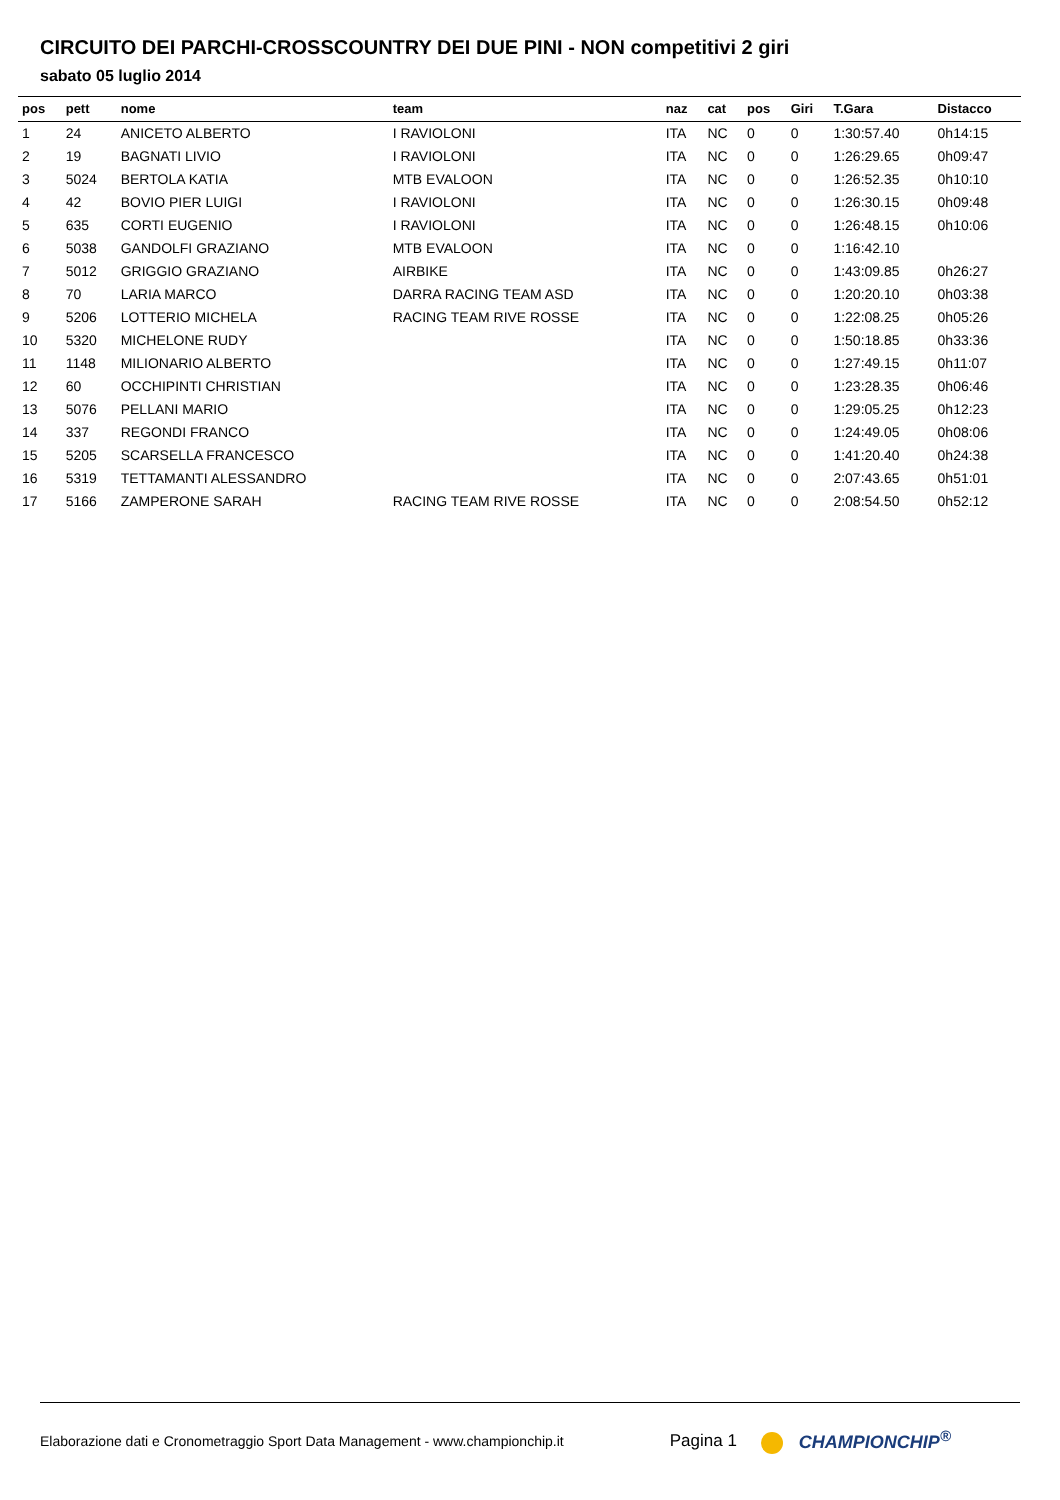CIRCUITO DEI PARCHI-CROSSCOUNTRY DEI DUE PINI - NON competitivi 2 giri
sabato 05 luglio 2014
| pos | pett | nome | team | naz | cat | pos | Giri | T.Gara | Distacco |
| --- | --- | --- | --- | --- | --- | --- | --- | --- | --- |
| 1 | 24 | ANICETO ALBERTO | I RAVIOLONI | ITA | NC | 0 | 0 | 1:30:57.40 | 0h14:15 |
| 2 | 19 | BAGNATI LIVIO | I RAVIOLONI | ITA | NC | 0 | 0 | 1:26:29.65 | 0h09:47 |
| 3 | 5024 | BERTOLA KATIA | MTB EVALOON | ITA | NC | 0 | 0 | 1:26:52.35 | 0h10:10 |
| 4 | 42 | BOVIO PIER LUIGI | I RAVIOLONI | ITA | NC | 0 | 0 | 1:26:30.15 | 0h09:48 |
| 5 | 635 | CORTI EUGENIO | I RAVIOLONI | ITA | NC | 0 | 0 | 1:26:48.15 | 0h10:06 |
| 6 | 5038 | GANDOLFI GRAZIANO | MTB EVALOON | ITA | NC | 0 | 0 | 1:16:42.10 | |
| 7 | 5012 | GRIGGIO GRAZIANO | AIRBIKE | ITA | NC | 0 | 0 | 1:43:09.85 | 0h26:27 |
| 8 | 70 | LARIA MARCO | DARRA RACING TEAM ASD | ITA | NC | 0 | 0 | 1:20:20.10 | 0h03:38 |
| 9 | 5206 | LOTTERIO MICHELA | RACING TEAM RIVE ROSSE | ITA | NC | 0 | 0 | 1:22:08.25 | 0h05:26 |
| 10 | 5320 | MICHELONE RUDY | | ITA | NC | 0 | 0 | 1:50:18.85 | 0h33:36 |
| 11 | 1148 | MILIONARIO ALBERTO | | ITA | NC | 0 | 0 | 1:27:49.15 | 0h11:07 |
| 12 | 60 | OCCHIPINTI CHRISTIAN | | ITA | NC | 0 | 0 | 1:23:28.35 | 0h06:46 |
| 13 | 5076 | PELLANI MARIO | | ITA | NC | 0 | 0 | 1:29:05.25 | 0h12:23 |
| 14 | 337 | REGONDI FRANCO | | ITA | NC | 0 | 0 | 1:24:49.05 | 0h08:06 |
| 15 | 5205 | SCARSELLA FRANCESCO | | ITA | NC | 0 | 0 | 1:41:20.40 | 0h24:38 |
| 16 | 5319 | TETTAMANTI ALESSANDRO | | ITA | NC | 0 | 0 | 2:07:43.65 | 0h51:01 |
| 17 | 5166 | ZAMPERONE SARAH | RACING TEAM RIVE ROSSE | ITA | NC | 0 | 0 | 2:08:54.50 | 0h52:12 |
Elaborazione dati e Cronometraggio Sport Data Management - www.championchip.it Pagina 1 CHAMPIONCHIP<sup>®</sup>